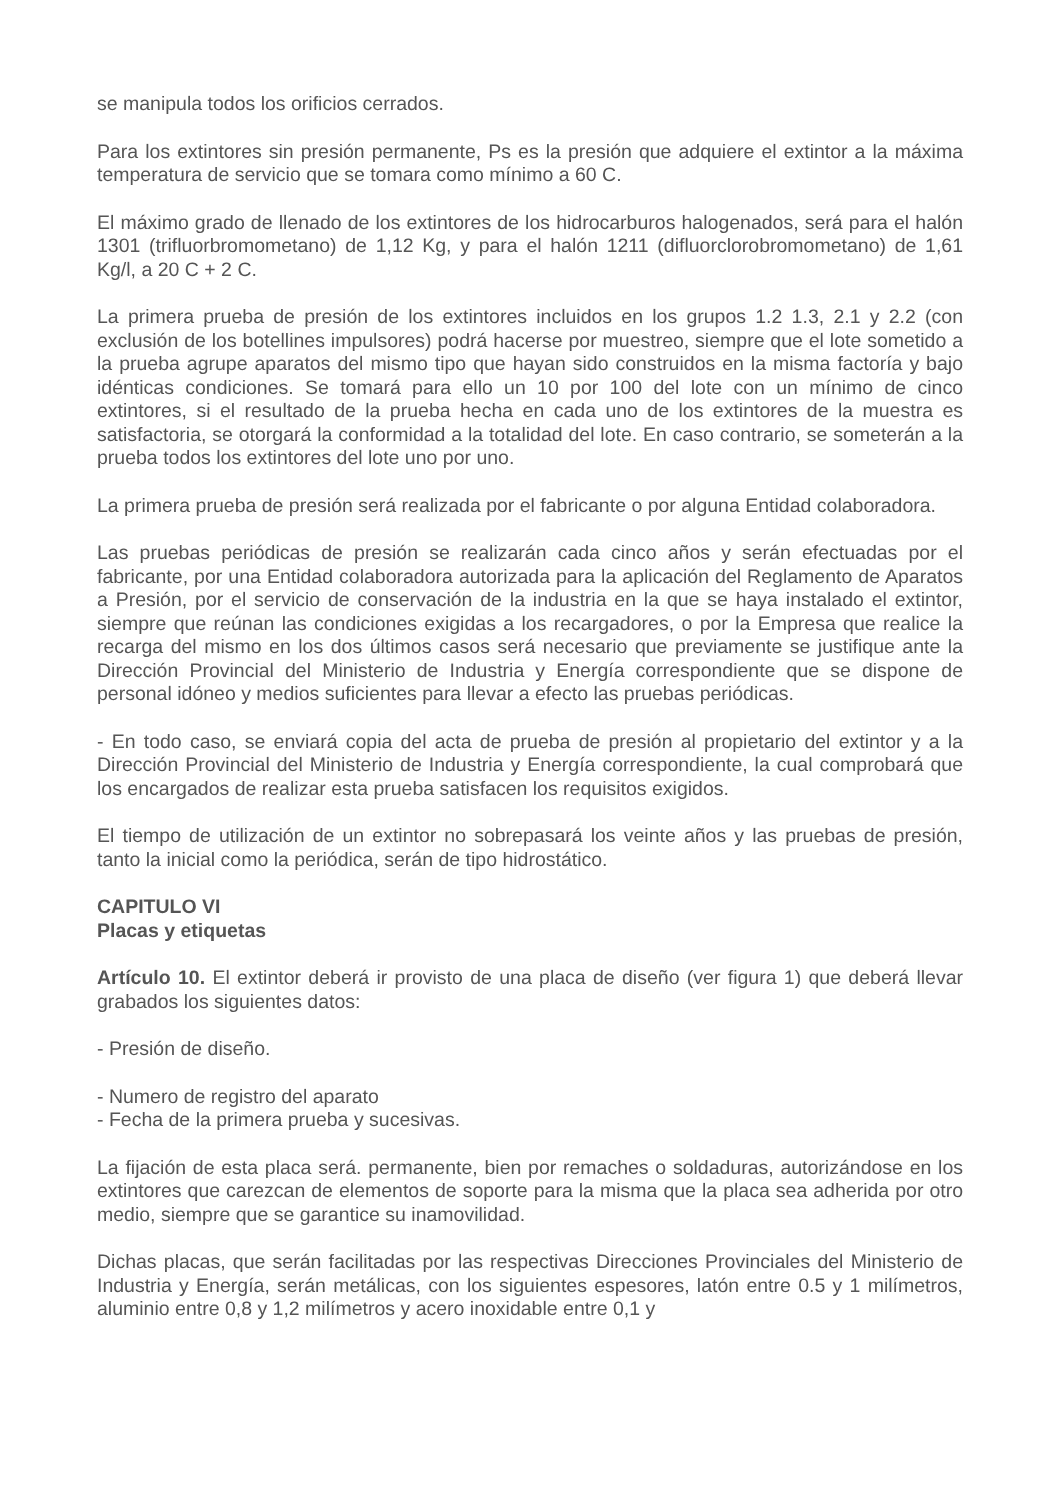se manipula todos los orificios cerrados.
Para los extintores sin presión permanente, Ps es la presión que adquiere el extintor a la máxima temperatura de servicio que se tomara como mínimo a 60 C.
El máximo grado de llenado de los extintores de los hidrocarburos halogenados, será para el halón 1301 (trifluorbromometano) de 1,12 Kg, y para el halón 1211 (difluorclorobromometano) de 1,61 Kg/l, a 20 C + 2 C.
La primera prueba de presión de los extintores incluidos en los grupos 1.2 1.3, 2.1 y 2.2 (con exclusión de los botellines impulsores) podrá hacerse por muestreo, siempre que el lote sometido a la prueba agrupe aparatos del mismo tipo que hayan sido construidos en la misma factoría y bajo idénticas condiciones. Se tomará para ello un 10 por 100 del lote con un mínimo de cinco extintores, si el resultado de la prueba hecha en cada uno de los extintores de la muestra es satisfactoria, se otorgará la conformidad a la totalidad del lote. En caso contrario, se someterán a la prueba todos los extintores del lote uno por uno.
La primera prueba de presión será realizada por el fabricante o por alguna Entidad colaboradora.
Las pruebas periódicas de presión se realizarán cada cinco años y serán efectuadas por el fabricante, por una Entidad colaboradora autorizada para la aplicación del Reglamento de Aparatos a Presión, por el servicio de conservación de la industria en la que se haya instalado el extintor, siempre que reúnan las condiciones exigidas a los recargadores, o por la Empresa que realice la recarga del mismo en los dos últimos casos será necesario que previamente se justifique ante la Dirección Provincial del Ministerio de Industria y Energía correspondiente que se dispone de personal idóneo y medios suficientes para llevar a efecto las pruebas periódicas.
- En todo caso, se enviará copia del acta de prueba de presión al propietario del extintor y a la Dirección Provincial del Ministerio de Industria y Energía correspondiente, la cual comprobará que los encargados de realizar esta prueba satisfacen los requisitos exigidos.
El tiempo de utilización de un extintor no sobrepasará los veinte años y las pruebas de presión, tanto la inicial como la periódica, serán de tipo hidrostático.
CAPITULO VI
Placas y etiquetas
Artículo 10. El extintor deberá ir provisto de una placa de diseño (ver figura 1) que deberá llevar grabados los siguientes datos:
- Presión de diseño.
- Numero de registro del aparato
- Fecha de la primera prueba y sucesivas.
La fijación de esta placa será. permanente, bien por remaches o soldaduras, autorizándose en los extintores que carezcan de elementos de soporte para la misma que la placa sea adherida por otro medio, siempre que se garantice su inamovilidad.
Dichas placas, que serán facilitadas por las respectivas Direcciones Provinciales del Ministerio de Industria y Energía, serán metálicas, con los siguientes espesores, latón entre 0.5 y 1 milímetros, aluminio entre 0,8 y 1,2 milímetros y acero inoxidable entre 0,1 y